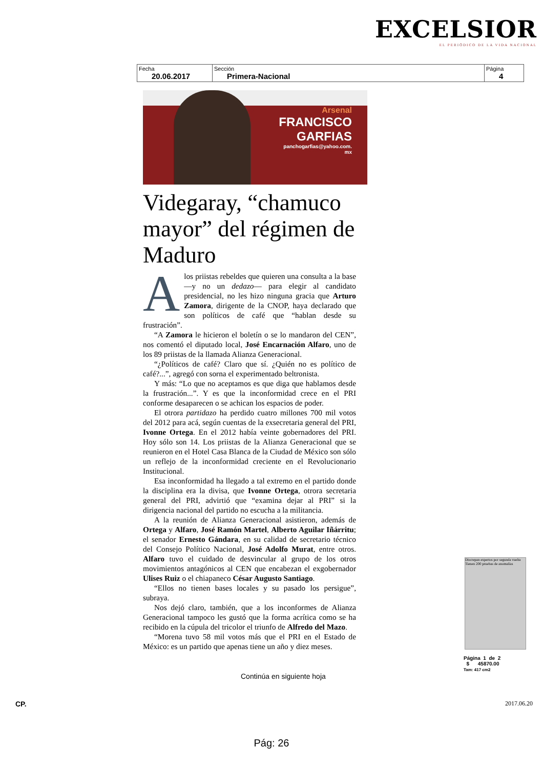EXCELSIOR
EL PERIÓDICO DE LA VIDA NACIONAL
| Fecha 20.06.2017 | Sección Primera-Nacional | Página 4 |
Arsenal
FRANCISCO
GARFIAS
panchogarfias@yahoo.com.
mx
Videgaray, “chamuco mayor” del régimen de Maduro
A los priistas rebeldes que quieren una consulta a la base —y no un dedazo— para elegir al candidato presidencial, no les hizo ninguna gracia que Arturo Zamora, dirigente de la CNOP, haya declarado que son políticos de café que “hablan desde su frustración”.
“A Zamora le hicieron el boletín o se lo mandaron del CEN”, nos comentó el diputado local, José Encarnación Alfaro, uno de los 89 priistas de la llamada Alianza Generacional.
“¿Políticos de café? Claro que sí. ¿Quién no es político de café?...”, agregó con sorna el experimentado beltronista.
Y más: “Lo que no aceptamos es que diga que hablamos desde la frustración...”. Y es que la inconformidad crece en el PRI conforme desaparecen o se achican los espacios de poder.
El otrora partidazo ha perdido cuatro millones 700 mil votos del 2012 para acá, según cuentas de la exsecretaria general del PRI, Ivonne Ortega. En el 2012 había veinte gobernadores del PRI. Hoy sólo son 14. Los priistas de la Alianza Generacional que se reunieron en el Hotel Casa Blanca de la Ciudad de México son sólo un reflejo de la inconformidad creciente en el Revolucionario Institucional.
Esa inconformidad ha llegado a tal extremo en el partido donde la disciplina era la divisa, que Ivonne Ortega, otrora secretaria general del PRI, advirtió que “examina dejar al PRI” si la dirigencia nacional del partido no escucha a la militancia.
A la reunión de Alianza Generacional asistieron, además de Ortega y Alfaro, José Ramón Martel, Alberto Aguilar Iñárritu; el senador Ernesto Gándara, en su calidad de secretario técnico del Consejo Político Nacional, José Adolfo Murat, entre otros. Alfaro tuvo el cuidado de desvincular al grupo de los otros movimientos antagónicos al CEN que encabezan el exgobernador Ulises Ruiz o el chiapaneco César Augusto Santiago.
“Ellos no tienen bases locales y su pasado los persigue”, subraya.
Nos dejó claro, también, que a los inconformes de Alianza Generacional tampoco les gustó que la forma acrítica como se ha recibido en la cúpula del tricolor el triunfo de Alfredo del Mazo.
“Morena tuvo 58 mil votos más que el PRI en el Estado de México: es un partido que apenas tiene un año y diez meses.
Continúa en siguiente hoja
Discrepan expertos por segunda vuelta
Tienen 200 pruebas de anomalías
Página 1 de 2
$ 45870.00
Tam: 417 cm2
CP. 2017.06.20
Pág: 26